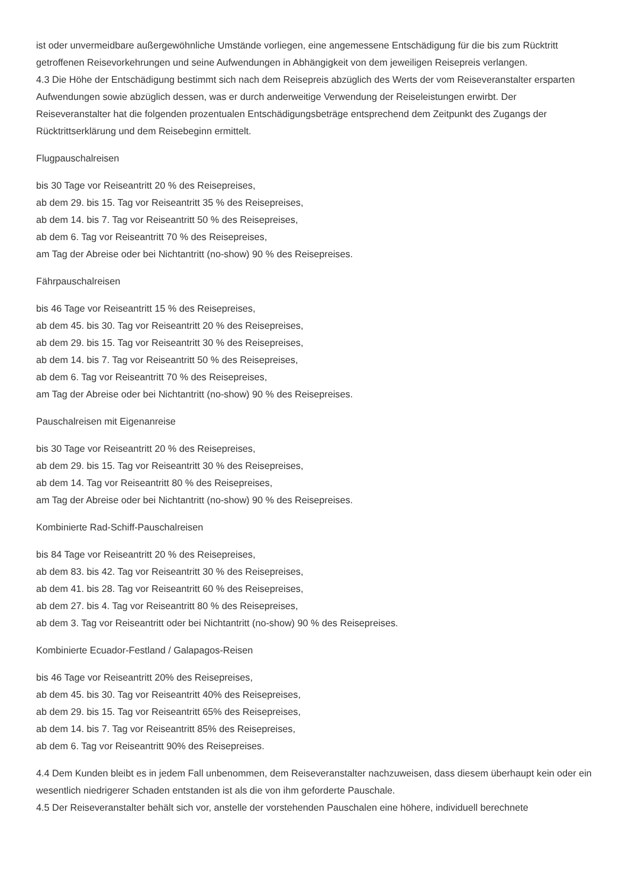ist oder unvermeidbare außergewöhnliche Umstände vorliegen, eine angemessene Entschädigung für die bis zum Rücktritt getroffenen Reisevorkehrungen und seine Aufwendungen in Abhängigkeit von dem jeweiligen Reisepreis verlangen.
4.3 Die Höhe der Entschädigung bestimmt sich nach dem Reisepreis abzüglich des Werts der vom Reiseveranstalter ersparten Aufwendungen sowie abzüglich dessen, was er durch anderweitige Verwendung der Reiseleistungen erwirbt. Der Reiseveranstalter hat die folgenden prozentualen Entschädigungsbeträge entsprechend dem Zeitpunkt des Zugangs der Rücktrittserklärung und dem Reisebeginn ermittelt.
Flugpauschalreisen
bis 30 Tage vor Reiseantritt 20 % des Reisepreises,
ab dem 29. bis 15. Tag vor Reiseantritt 35 % des Reisepreises,
ab dem 14. bis 7. Tag vor Reiseantritt 50 % des Reisepreises,
ab dem 6. Tag vor Reiseantritt 70 % des Reisepreises,
am Tag der Abreise oder bei Nichtantritt (no-show) 90 % des Reisepreises.
Fährpauschalreisen
bis 46 Tage vor Reiseantritt 15 % des Reisepreises,
ab dem 45. bis 30. Tag vor Reiseantritt 20 % des Reisepreises,
ab dem 29. bis 15. Tag vor Reiseantritt 30 % des Reisepreises,
ab dem 14. bis 7. Tag vor Reiseantritt 50 % des Reisepreises,
ab dem 6. Tag vor Reiseantritt 70 % des Reisepreises,
am Tag der Abreise oder bei Nichtantritt (no-show) 90 % des Reisepreises.
Pauschalreisen mit Eigenanreise
bis 30 Tage vor Reiseantritt 20 % des Reisepreises,
ab dem 29. bis 15. Tag vor Reiseantritt 30 % des Reisepreises,
ab dem 14. Tag vor Reiseantritt 80 % des Reisepreises,
am Tag der Abreise oder bei Nichtantritt (no-show) 90 % des Reisepreises.
Kombinierte Rad-Schiff-Pauschalreisen
bis 84 Tage vor Reiseantritt 20 % des Reisepreises,
ab dem 83. bis 42. Tag vor Reiseantritt 30 % des Reisepreises,
ab dem 41. bis 28. Tag vor Reiseantritt 60 % des Reisepreises,
ab dem 27. bis 4. Tag vor Reiseantritt 80 % des Reisepreises,
ab dem 3. Tag vor Reiseantritt oder bei Nichtantritt (no-show) 90 % des Reisepreises.
Kombinierte Ecuador-Festland / Galapagos-Reisen
bis 46 Tage vor Reiseantritt 20% des Reisepreises,
ab dem 45. bis 30. Tag vor Reiseantritt 40% des Reisepreises,
ab dem 29. bis 15. Tag vor Reiseantritt 65% des Reisepreises,
ab dem 14. bis 7. Tag vor Reiseantritt 85% des Reisepreises,
ab dem 6. Tag vor Reiseantritt 90% des Reisepreises.
4.4 Dem Kunden bleibt es in jedem Fall unbenommen, dem Reiseveranstalter nachzuweisen, dass diesem überhaupt kein oder ein wesentlich niedrigerer Schaden entstanden ist als die von ihm geforderte Pauschale.
4.5 Der Reiseveranstalter behält sich vor, anstelle der vorstehenden Pauschalen eine höhere, individuell berechnete